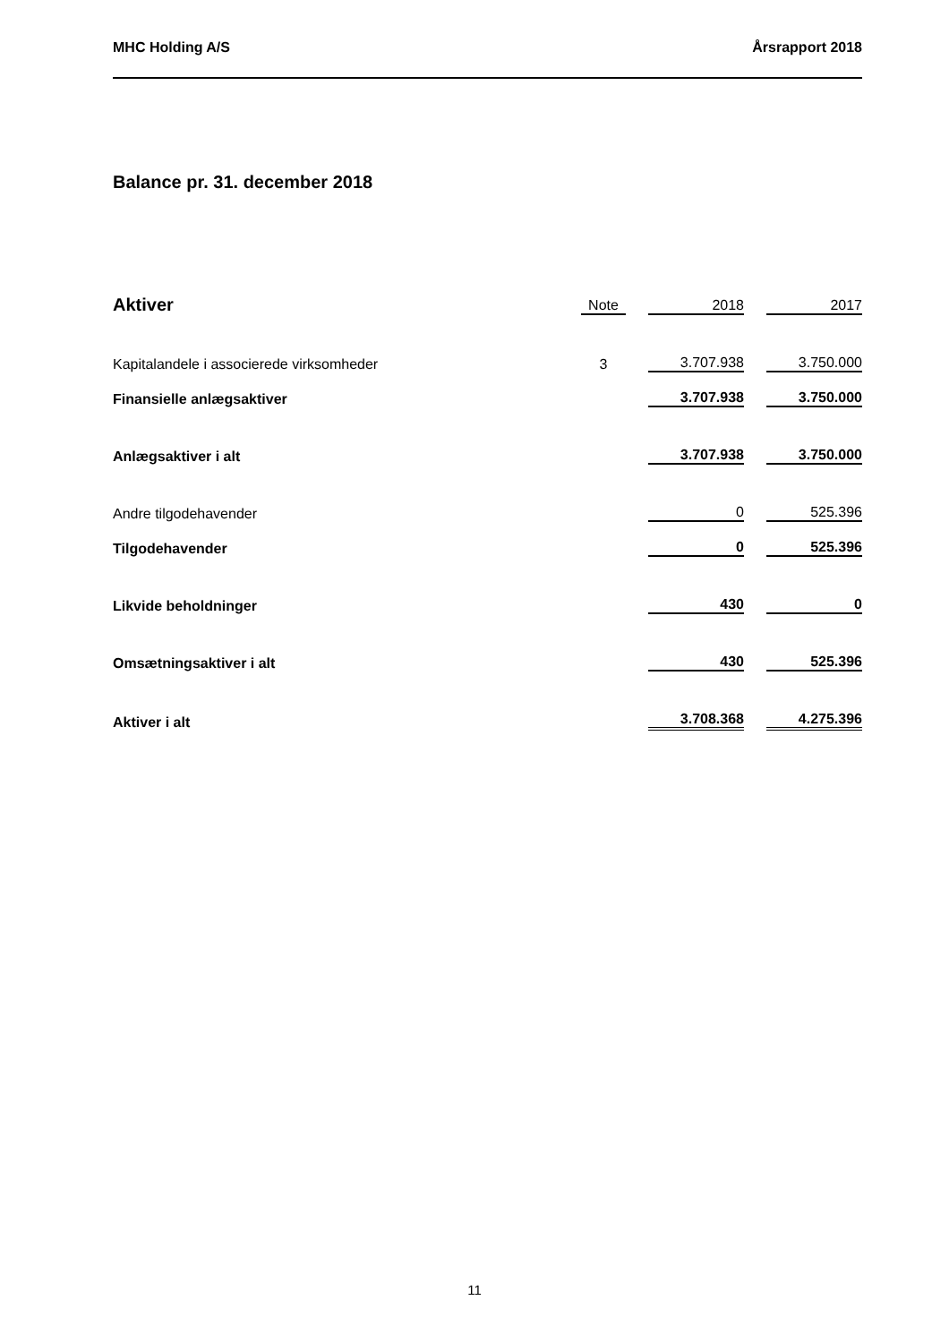MHC Holding A/S Årsrapport 2018
Balance pr. 31. december 2018
| Aktiver | Note | | 2018 | | 2017 |
| --- | --- | --- | --- | --- | --- |
| Kapitalandele i associerede virksomheder | 3 | | 3.707.938 | | 3.750.000 |
| Finansielle anlægsaktiver | | | 3.707.938 | | 3.750.000 |
| Anlægsaktiver i alt | | | 3.707.938 | | 3.750.000 |
| Andre tilgodehavender | | | 0 | | 525.396 |
| Tilgodehavender | | | 0 | | 525.396 |
| Likvide beholdninger | | | 430 | | 0 |
| Omsætningsaktiver i alt | | | 430 | | 525.396 |
| Aktiver i alt | | | 3.708.368 | | 4.275.396 |
11